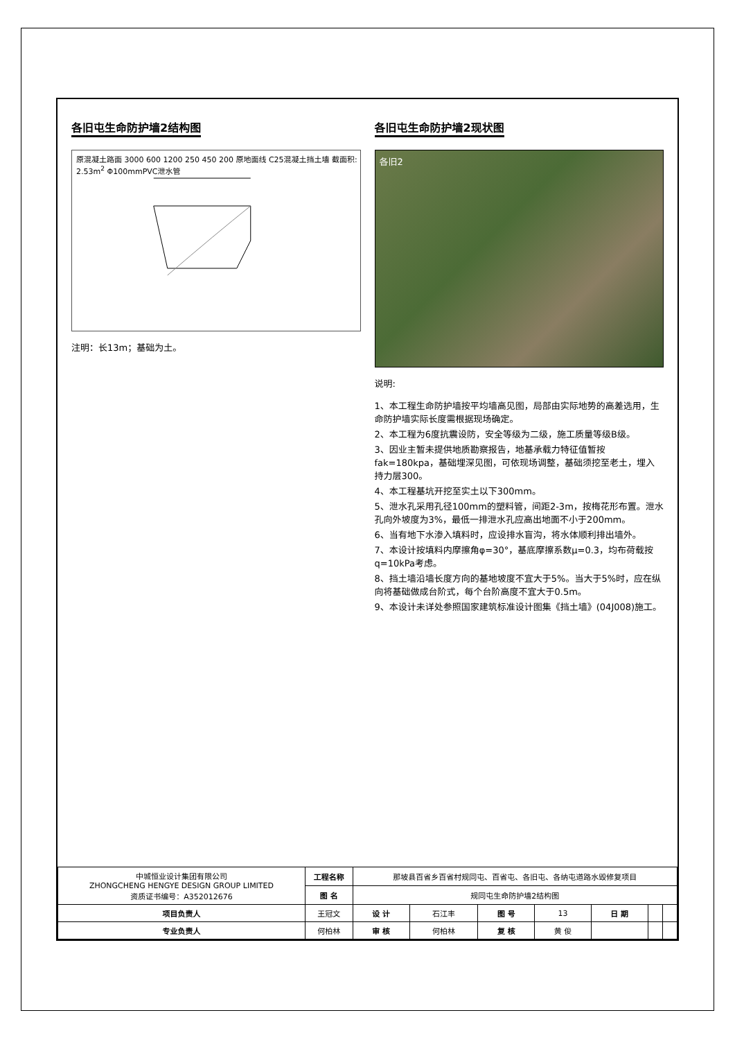各旧屯生命防护墙2结构图
原混凝土路面 3000 600 1200 250 450 200 原地面线 C25混凝土挡土墙 截面积: 2.53m<sup>2</sup> Φ100mmPVC泄水管
注明：长13m；基础为土。
各旧屯生命防护墙2现状图
各旧2
说明:
1、本工程生命防护墙按平均墙高见图，局部由实际地势的高差选用，生命防护墙实际长度需根据现场确定。
2、本工程为6度抗震设防，安全等级为二级，施工质量等级B级。
3、因业主暂未提供地质勘察报告，地基承载力特征值暂按fak=180kpa，基础埋深见图，可依现场调整，基础须挖至老土，埋入持力层300。
4、本工程基坑开挖至实土以下300mm。
5、泄水孔采用孔径100mm的塑料管，间距2-3m，按梅花形布置。泄水孔向外坡度为3%，最低一排泄水孔应高出地面不小于200mm。
6、当有地下水渗入填料时，应设排水盲沟，将水体顺利排出墙外。
7、本设计按填料内摩擦角φ=30°，基底摩擦系数μ=0.3，均布荷载按q=10kPa考虑。
8、挡土墙沿墙长度方向的基地坡度不宜大于5%。当大于5%时，应在纵向将基础做成台阶式，每个台阶高度不宜大于0.5m。
9、本设计未详处参照国家建筑标准设计图集《挡土墙》(04J008)施工。
| 中城恒业设计集团有限公司 ZHONGCHENG HENGYE DESIGN GROUP LIMITED 资质证书编号：A352012676 | 工程名称 | 那坡县百省乡百省村规同屯、百省屯、各旧屯、各纳屯道路水毁修复项目 | | | | | | |
| | 图 名 | 规同屯生命防护墙2结构图 | | | | | | |
| 项目负责人 | 王冠文 | 设 计 | 石江丰 | 图 号 | 13 | 日 期 | | |
| 专业负责人 | 何柏林 | 审 核 | 何柏林 | 复 核 | 黄 俊 | | | |